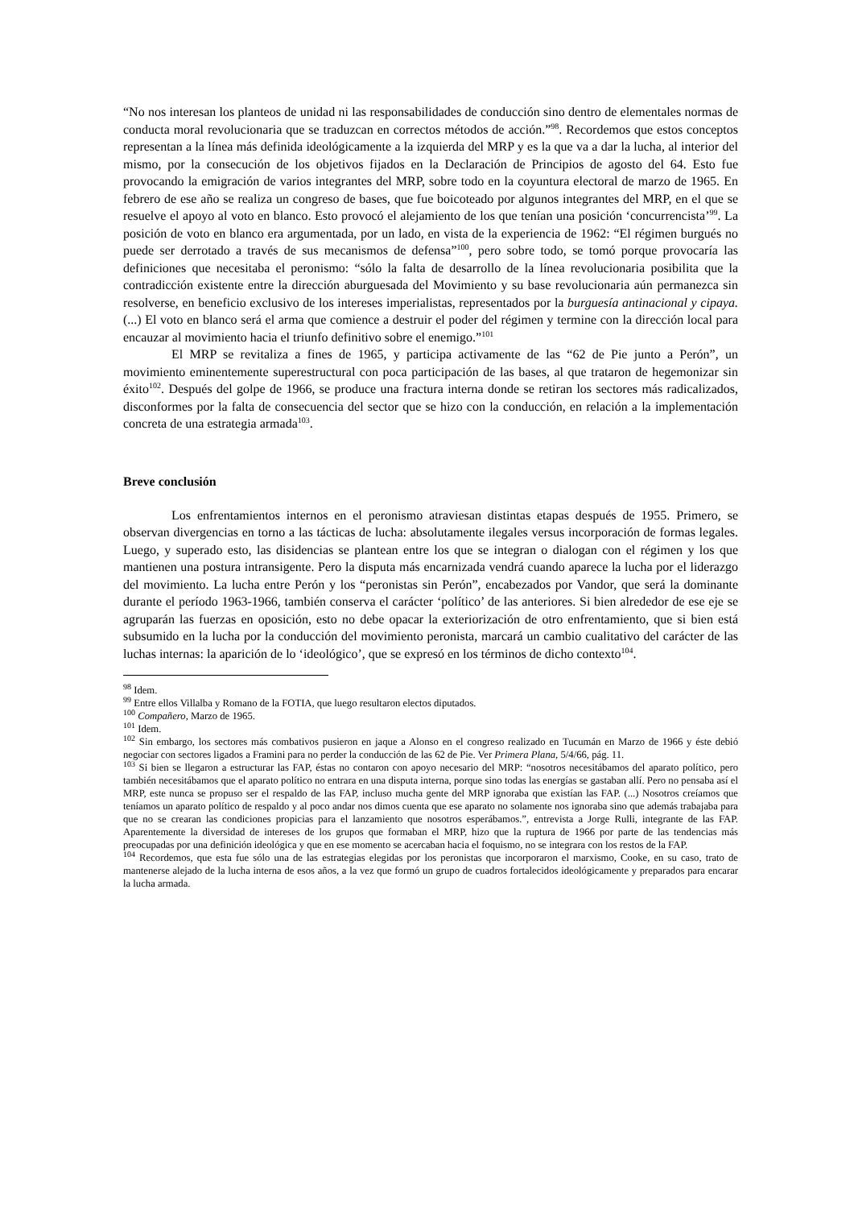“No nos interesan los planteos de unidad ni las responsabilidades de conducción sino dentro de elementales normas de conducta moral revolucionaria que se traduzcan en correctos métodos de acción.”<sup>98</sup>. Recordemos que estos conceptos representan a la línea más definida ideológicamente a la izquierda del MRP y es la que va a dar la lucha, al interior del mismo, por la consecución de los objetivos fijados en la Declaración de Principios de agosto del 64. Esto fue provocando la emigración de varios integrantes del MRP, sobre todo en la coyuntura electoral de marzo de 1965. En febrero de ese año se realiza un congreso de bases, que fue boicoteado por algunos integrantes del MRP, en el que se resuelve el apoyo al voto en blanco. Esto provocó el alejamiento de los que tenían una posición ‘concurrencista’<sup>99</sup>. La posición de voto en blanco era argumentada, por un lado, en vista de la experiencia de 1962: “El régimen burgués no puede ser derrotado a través de sus mecanismos de defensa”<sup>100</sup>, pero sobre todo, se tomó porque provocaría las definiciones que necesitaba el peronismo: “sólo la falta de desarrollo de la línea revolucionaria posibilita que la contradicción existente entre la dirección aburguesada del Movimiento y su base revolucionaria aún permanezca sin resolverse, en beneficio exclusivo de los intereses imperialistas, representados por la burguesía antinacional y cipaya. (...) El voto en blanco será el arma que comience a destruir el poder del régimen y termine con la dirección local para encauzar al movimiento hacia el triunfo definitivo sobre el enemigo.”<sup>101</sup>
El MRP se revitaliza a fines de 1965, y participa activamente de las “62 de Pie junto a Perón”, un movimiento eminentemente superestructural con poca participación de las bases, al que trataron de hegemonizar sin éxito<sup>102</sup>. Después del golpe de 1966, se produce una fractura interna donde se retiran los sectores más radicalizados, disconformes por la falta de consecuencia del sector que se hizo con la conducción, en relación a la implementación concreta de una estrategia armada<sup>103</sup>.
Breve conclusión
Los enfrentamientos internos en el peronismo atraviesan distintas etapas después de 1955. Primero, se observan divergencias en torno a las tácticas de lucha: absolutamente ilegales versus incorporación de formas legales. Luego, y superado esto, las disidencias se plantean entre los que se integran o dialogan con el régimen y los que mantienen una postura intransigente. Pero la disputa más encarnizada vendrá cuando aparece la lucha por el liderazgo del movimiento. La lucha entre Perón y los “peronistas sin Perón”, encabezados por Vandor, que será la dominante durante el período 1963-1966, también conserva el carácter ‘político’ de las anteriores. Si bien alrededor de ese eje se agruparán las fuerzas en oposición, esto no debe opacar la exteriorización de otro enfrentamiento, que si bien está subsumido en la lucha por la conducción del movimiento peronista, marcará un cambio cualitativo del carácter de las luchas internas: la aparición de lo ‘ideológico’, que se expresó en los términos de dicho contexto<sup>104</sup>.
<sup>98</sup> Idem.
<sup>99</sup> Entre ellos Villalba y Romano de la FOTIA, que luego resultaron electos diputados.
<sup>100</sup> Compañero, Marzo de 1965.
<sup>101</sup> Idem.
<sup>102</sup> Sin embargo, los sectores más combativos pusieron en jaque a Alonso en el congreso realizado en Tucumán en Marzo de 1966 y éste debió negociar con sectores ligados a Framini para no perder la conducción de las 62 de Pie. Ver Primera Plana, 5/4/66, pág. 11.
<sup>103</sup> Si bien se llegaron a estructurar las FAP, éstas no contaron con apoyo necesario del MRP: “nosotros necesitábamos del aparato político, pero también necesitábamos que el aparato político no entrara en una disputa interna, porque sino todas las energías se gastaban allí. Pero no pensaba así el MRP, este nunca se propuso ser el respaldo de las FAP, incluso mucha gente del MRP ignoraba que existían las FAP. (...) Nosotros creíamos que teníamos un aparato político de respaldo y al poco andar nos dimos cuenta que ese aparato no solamente nos ignoraba sino que además trabajaba para que no se crearan las condiciones propicias para el lanzamiento que nosotros esperábamos.”, entrevista a Jorge Rulli, integrante de las FAP. Aparentemente la diversidad de intereses de los grupos que formaban el MRP, hizo que la ruptura de 1966 por parte de las tendencias más preocupadas por una definición ideológica y que en ese momento se acercaban hacia el foquismo, no se integrara con los restos de la FAP.
<sup>104</sup> Recordemos, que esta fue sólo una de las estrategias elegidas por los peronistas que incorporaron el marxismo, Cooke, en su caso, trato de mantenerse alejado de la lucha interna de esos años, a la vez que formó un grupo de cuadros fortalecidos ideológicamente y preparados para encarar la lucha armada.